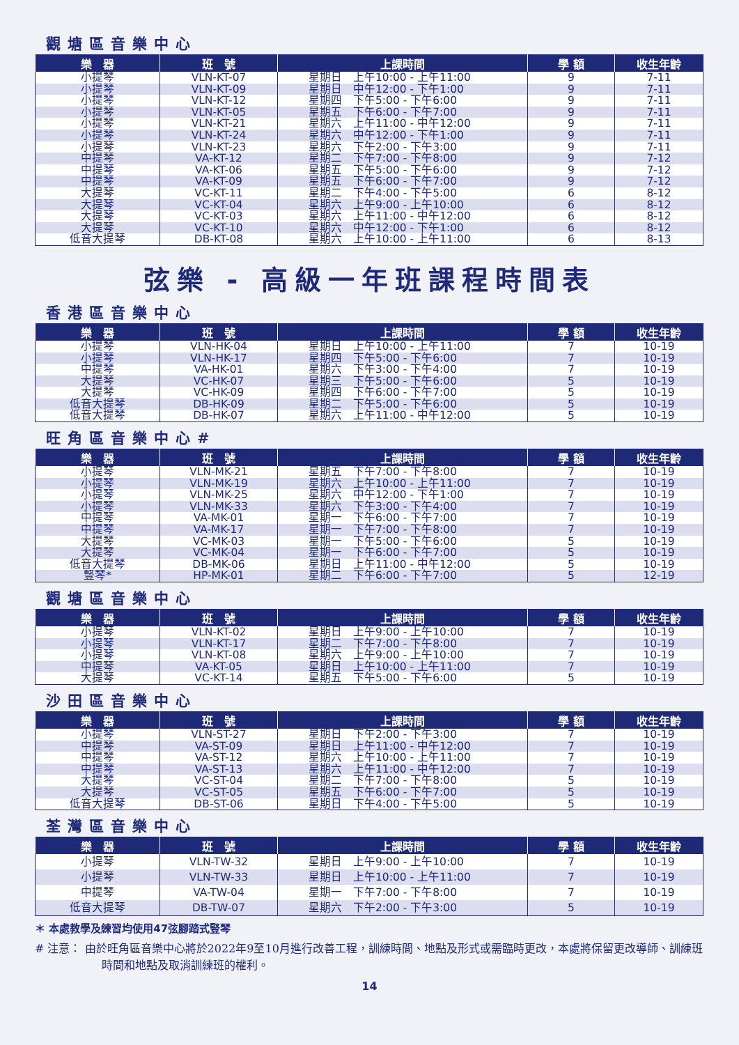觀塘區音樂中心
| 樂 器 | 班 號 | 上課時間 | 學 額 | 收生年齡 |
| --- | --- | --- | --- | --- |
| 小提琴 | VLN-KT-07 | 星期日 上午10:00 - 上午11:00 | 9 | 7-11 |
| 小提琴 | VLN-KT-09 | 星期日 中午12:00 - 下午1:00 | 9 | 7-11 |
| 小提琴 | VLN-KT-12 | 星期四 下午5:00 - 下午6:00 | 9 | 7-11 |
| 小提琴 | VLN-KT-05 | 星期五 下午6:00 - 下午7:00 | 9 | 7-11 |
| 小提琴 | VLN-KT-21 | 星期六 上午11:00 - 中午12:00 | 9 | 7-11 |
| 小提琴 | VLN-KT-24 | 星期六 中午12:00 - 下午1:00 | 9 | 7-11 |
| 小提琴 | VLN-KT-23 | 星期六 下午2:00 - 下午3:00 | 9 | 7-11 |
| 中提琴 | VA-KT-12 | 星期二 下午7:00 - 下午8:00 | 9 | 7-12 |
| 中提琴 | VA-KT-06 | 星期五 下午5:00 - 下午6:00 | 9 | 7-12 |
| 中提琴 | VA-KT-09 | 星期五 下午6:00 - 下午7:00 | 9 | 7-12 |
| 大提琴 | VC-KT-11 | 星期二 下午4:00 - 下午5:00 | 6 | 8-12 |
| 大提琴 | VC-KT-04 | 星期六 上午9:00 - 上午10:00 | 6 | 8-12 |
| 大提琴 | VC-KT-03 | 星期六 上午11:00 - 中午12:00 | 6 | 8-12 |
| 大提琴 | VC-KT-10 | 星期六 中午12:00 - 下午1:00 | 6 | 8-12 |
| 低音大提琴 | DB-KT-08 | 星期六 上午10:00 - 上午11:00 | 6 | 8-13 |
弦樂 - 高級一年班課程時間表
香港區音樂中心
| 樂 器 | 班 號 | 上課時間 | 學 額 | 收生年齡 |
| --- | --- | --- | --- | --- |
| 小提琴 | VLN-HK-04 | 星期日 上午10:00 - 上午11:00 | 7 | 10-19 |
| 小提琴 | VLN-HK-17 | 星期四 下午5:00 - 下午6:00 | 7 | 10-19 |
| 中提琴 | VA-HK-01 | 星期六 下午3:00 - 下午4:00 | 7 | 10-19 |
| 大提琴 | VC-HK-07 | 星期三 下午5:00 - 下午6:00 | 5 | 10-19 |
| 大提琴 | VC-HK-09 | 星期四 下午6:00 - 下午7:00 | 5 | 10-19 |
| 低音大提琴 | DB-HK-09 | 星期二 下午5:00 - 下午6:00 | 5 | 10-19 |
| 低音大提琴 | DB-HK-07 | 星期六 上午11:00 - 中午12:00 | 5 | 10-19 |
旺角區音樂中心#
| 樂 器 | 班 號 | 上課時間 | 學 額 | 收生年齡 |
| --- | --- | --- | --- | --- |
| 小提琴 | VLN-MK-21 | 星期五 下午7:00 - 下午8:00 | 7 | 10-19 |
| 小提琴 | VLN-MK-19 | 星期六 上午10:00 - 上午11:00 | 7 | 10-19 |
| 小提琴 | VLN-MK-25 | 星期六 中午12:00 - 下午1:00 | 7 | 10-19 |
| 小提琴 | VLN-MK-33 | 星期六 下午3:00 - 下午4:00 | 7 | 10-19 |
| 中提琴 | VA-MK-01 | 星期一 下午6:00 - 下午7:00 | 7 | 10-19 |
| 中提琴 | VA-MK-17 | 星期一 下午7:00 - 下午8:00 | 7 | 10-19 |
| 大提琴 | VC-MK-03 | 星期一 下午5:00 - 下午6:00 | 5 | 10-19 |
| 大提琴 | VC-MK-04 | 星期一 下午6:00 - 下午7:00 | 5 | 10-19 |
| 低音大提琴 | DB-MK-06 | 星期日 上午11:00 - 中午12:00 | 5 | 10-19 |
| 豎琴* | HP-MK-01 | 星期二 下午6:00 - 下午7:00 | 5 | 12-19 |
觀塘區音樂中心
| 樂 器 | 班 號 | 上課時間 | 學 額 | 收生年齡 |
| --- | --- | --- | --- | --- |
| 小提琴 | VLN-KT-02 | 星期日 上午9:00 - 上午10:00 | 7 | 10-19 |
| 小提琴 | VLN-KT-17 | 星期二 下午7:00 - 下午8:00 | 7 | 10-19 |
| 小提琴 | VLN-KT-08 | 星期六 上午9:00 - 上午10:00 | 7 | 10-19 |
| 中提琴 | VA-KT-05 | 星期日 上午10:00 - 上午11:00 | 7 | 10-19 |
| 大提琴 | VC-KT-14 | 星期五 下午5:00 - 下午6:00 | 5 | 10-19 |
沙田區音樂中心
| 樂 器 | 班 號 | 上課時間 | 學 額 | 收生年齡 |
| --- | --- | --- | --- | --- |
| 小提琴 | VLN-ST-27 | 星期日 下午2:00 - 下午3:00 | 7 | 10-19 |
| 中提琴 | VA-ST-09 | 星期日 上午11:00 - 中午12:00 | 7 | 10-19 |
| 中提琴 | VA-ST-12 | 星期六 上午10:00 - 上午11:00 | 7 | 10-19 |
| 中提琴 | VA-ST-13 | 星期六 上午11:00 - 中午12:00 | 7 | 10-19 |
| 大提琴 | VC-ST-04 | 星期二 下午7:00 - 下午8:00 | 5 | 10-19 |
| 大提琴 | VC-ST-05 | 星期五 下午6:00 - 下午7:00 | 5 | 10-19 |
| 低音大提琴 | DB-ST-06 | 星期日 下午4:00 - 下午5:00 | 5 | 10-19 |
荃灣區音樂中心
| 樂 器 | 班 號 | 上課時間 | 學 額 | 收生年齡 |
| --- | --- | --- | --- | --- |
| 小提琴 | VLN-TW-32 | 星期日 上午9:00 - 上午10:00 | 7 | 10-19 |
| 小提琴 | VLN-TW-33 | 星期日 上午10:00 - 上午11:00 | 7 | 10-19 |
| 中提琴 | VA-TW-04 | 星期一 下午7:00 - 下午8:00 | 7 | 10-19 |
| 低音大提琴 | DB-TW-07 | 星期六 下午2:00 - 下午3:00 | 5 | 10-19 |
＊ 本處教學及練習均使用47弦腳踏式豎琴
# 注意： 由於旺角區音樂中心將於2022年9至10月進行改善工程，訓練時間、地點及形式或需臨時更改，本處將保留更改導師、訓練班時間和地點及取消訓練班的權利。
14